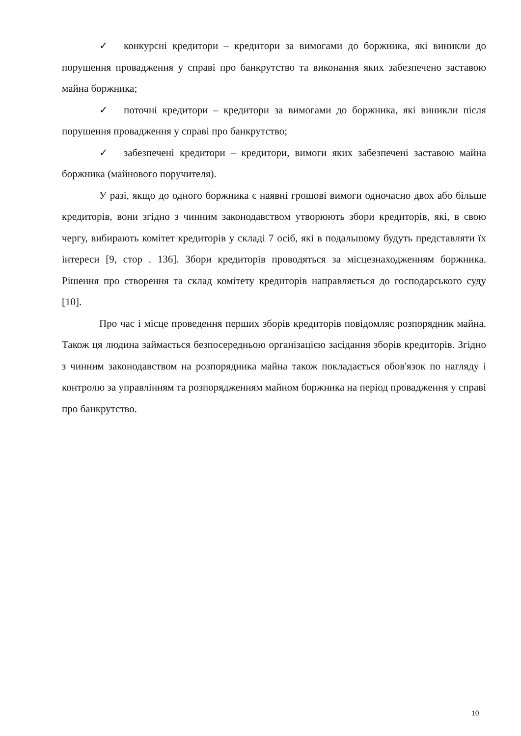✓ конкурсні кредитори – кредитори за вимогами до боржника, які виникли до порушення провадження у справі про банкрутство та виконання яких забезпечено заставою майна боржника;
✓ поточні кредитори – кредитори за вимогами до боржника, які виникли після порушення провадження у справі про банкрутство;
✓ забезпечені кредитори – кредитори, вимоги яких забезпечені заставою майна боржника (майнового поручителя).
У разі, якщо до одного боржника є наявні грошові вимоги одночасно двох або більше кредиторів, вони згідно з чинним законодавством утворюють збори кредиторів, які, в свою чергу, вибирають комітет кредиторів у складі 7 осіб, які в подальшому будуть представляти їх інтереси [9, стор . 136]. Збори кредиторів проводяться за місцезнаходженням боржника. Рішення про створення та склад комітету кредиторів направляється до господарського суду [10].
Про час і місце проведення перших зборів кредиторів повідомляє розпорядник майна. Також ця людина займається безпосередньою організацією засідання зборів кредиторів. Згідно з чинним законодавством на розпорядника майна також покладається обов'язок по нагляду і контролю за управлінням та розпорядженням майном боржника на період провадження у справі про банкрутство.
10